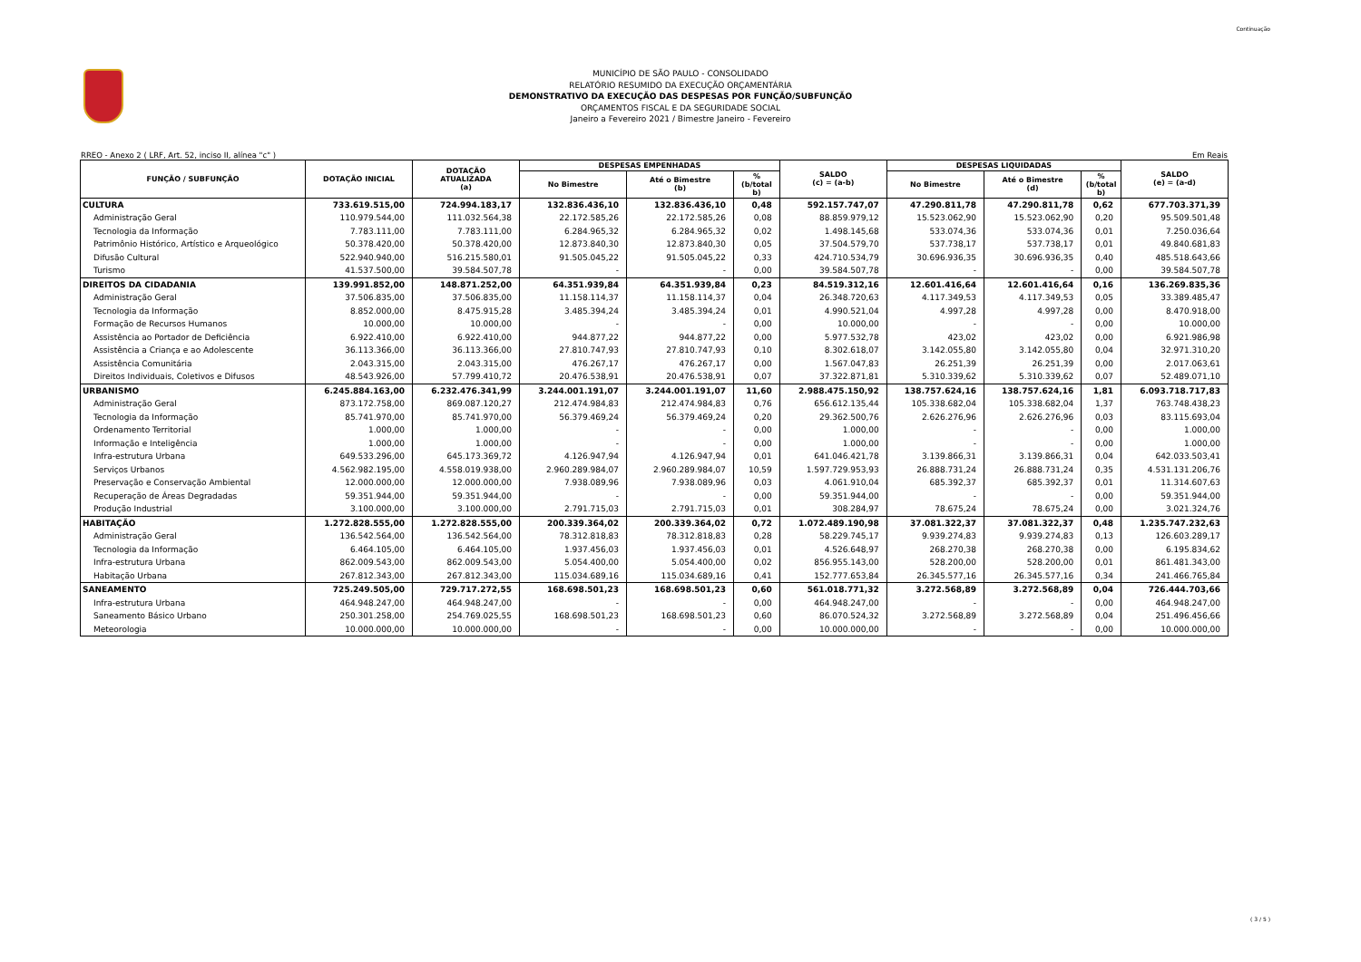Continuação
MUNICÍPIO DE SÃO PAULO - CONSOLIDADO
RELATÓRIO RESUMIDO DA EXECUÇÃO ORÇAMENTÁRIA
DEMONSTRATIVO DA EXECUÇÃO DAS DESPESAS POR FUNÇÃO/SUBFUNÇÃO
ORÇAMENTOS FISCAL E DA SEGURIDADE SOCIAL
Janeiro a Fevereiro 2021 / Bimestre Janeiro - Fevereiro
RREO - Anexo 2 ( LRF, Art. 52, inciso II, alínea "c" ) Em Reais
| FUNÇÃO / SUBFUNÇÃO | DOTAÇÃO INICIAL | DOTAÇÃO ATUALIZADA (a) | DESPESAS EMPENHADAS | | | SALDO (c) = (a-b) | DESPESAS LIQUIDADAS | | | SALDO (e) = (a-d) |
| --- | --- | --- | --- | --- | --- | --- | --- | --- | --- | --- |
| | | | No Bimestre | Até o Bimestre (b) | % (b/total b) | | No Bimestre | Até o Bimestre (d) | % (b/total b) | |
| CULTURA | 733.619.515,00 | 724.994.183,17 | 132.836.436,10 | 132.836.436,10 | 0,48 | 592.157.747,07 | 47.290.811,78 | 47.290.811,78 | 0,62 | 677.703.371,39 |
| Administração Geral | 110.979.544,00 | 111.032.564,38 | 22.172.585,26 | 22.172.585,26 | 0,08 | 88.859.979,12 | 15.523.062,90 | 15.523.062,90 | 0,20 | 95.509.501,48 |
| Tecnologia da Informação | 7.783.111,00 | 7.783.111,00 | 6.284.965,32 | 6.284.965,32 | 0,02 | 1.498.145,68 | 533.074,36 | 533.074,36 | 0,01 | 7.250.036,64 |
| Patrimônio Histórico, Artístico e Arqueológico | 50.378.420,00 | 50.378.420,00 | 12.873.840,30 | 12.873.840,30 | 0,05 | 37.504.579,70 | 537.738,17 | 537.738,17 | 0,01 | 49.840.681,83 |
| Difusão Cultural | 522.940.940,00 | 516.215.580,01 | 91.505.045,22 | 91.505.045,22 | 0,33 | 424.710.534,79 | 30.696.936,35 | 30.696.936,35 | 0,40 | 485.518.643,66 |
| Turismo | 41.537.500,00 | 39.584.507,78 | - | - | 0,00 | 39.584.507,78 | - | - | 0,00 | 39.584.507,78 |
| DIREITOS DA CIDADANIA | 139.991.852,00 | 148.871.252,00 | 64.351.939,84 | 64.351.939,84 | 0,23 | 84.519.312,16 | 12.601.416,64 | 12.601.416,64 | 0,16 | 136.269.835,36 |
| Administração Geral | 37.506.835,00 | 37.506.835,00 | 11.158.114,37 | 11.158.114,37 | 0,04 | 26.348.720,63 | 4.117.349,53 | 4.117.349,53 | 0,05 | 33.389.485,47 |
| Tecnologia da Informação | 8.852.000,00 | 8.475.915,28 | 3.485.394,24 | 3.485.394,24 | 0,01 | 4.990.521,04 | 4.997,28 | 4.997,28 | 0,00 | 8.470.918,00 |
| Formação de Recursos Humanos | 10.000,00 | 10.000,00 | - | - | 0,00 | 10.000,00 | - | - | 0,00 | 10.000,00 |
| Assistência ao Portador de Deficiência | 6.922.410,00 | 6.922.410,00 | 944.877,22 | 944.877,22 | 0,00 | 5.977.532,78 | 423,02 | 423,02 | 0,00 | 6.921.986,98 |
| Assistência a Criança e ao Adolescente | 36.113.366,00 | 36.113.366,00 | 27.810.747,93 | 27.810.747,93 | 0,10 | 8.302.618,07 | 3.142.055,80 | 3.142.055,80 | 0,04 | 32.971.310,20 |
| Assistência Comunitária | 2.043.315,00 | 2.043.315,00 | 476.267,17 | 476.267,17 | 0,00 | 1.567.047,83 | 26.251,39 | 26.251,39 | 0,00 | 2.017.063,61 |
| Direitos Individuais, Coletivos e Difusos | 48.543.926,00 | 57.799.410,72 | 20.476.538,91 | 20.476.538,91 | 0,07 | 37.322.871,81 | 5.310.339,62 | 5.310.339,62 | 0,07 | 52.489.071,10 |
| URBANISMO | 6.245.884.163,00 | 6.232.476.341,99 | 3.244.001.191,07 | 3.244.001.191,07 | 11,60 | 2.988.475.150,92 | 138.757.624,16 | 138.757.624,16 | 1,81 | 6.093.718.717,83 |
| Administração Geral | 873.172.758,00 | 869.087.120,27 | 212.474.984,83 | 212.474.984,83 | 0,76 | 656.612.135,44 | 105.338.682,04 | 105.338.682,04 | 1,37 | 763.748.438,23 |
| Tecnologia da Informação | 85.741.970,00 | 85.741.970,00 | 56.379.469,24 | 56.379.469,24 | 0,20 | 29.362.500,76 | 2.626.276,96 | 2.626.276,96 | 0,03 | 83.115.693,04 |
| Ordenamento Territorial | 1.000,00 | 1.000,00 | - | - | 0,00 | 1.000,00 | - | - | 0,00 | 1.000,00 |
| Informação e Inteligência | 1.000,00 | 1.000,00 | - | - | 0,00 | 1.000,00 | - | - | 0,00 | 1.000,00 |
| Infra-estrutura Urbana | 649.533.296,00 | 645.173.369,72 | 4.126.947,94 | 4.126.947,94 | 0,01 | 641.046.421,78 | 3.139.866,31 | 3.139.866,31 | 0,04 | 642.033.503,41 |
| Serviços Urbanos | 4.562.982.195,00 | 4.558.019.938,00 | 2.960.289.984,07 | 2.960.289.984,07 | 10,59 | 1.597.729.953,93 | 26.888.731,24 | 26.888.731,24 | 0,35 | 4.531.131.206,76 |
| Preservação e Conservação Ambiental | 12.000.000,00 | 12.000.000,00 | 7.938.089,96 | 7.938.089,96 | 0,03 | 4.061.910,04 | 685.392,37 | 685.392,37 | 0,01 | 11.314.607,63 |
| Recuperação de Áreas Degradadas | 59.351.944,00 | 59.351.944,00 | - | - | 0,00 | 59.351.944,00 | - | - | 0,00 | 59.351.944,00 |
| Produção Industrial | 3.100.000,00 | 3.100.000,00 | 2.791.715,03 | 2.791.715,03 | 0,01 | 308.284,97 | 78.675,24 | 78.675,24 | 0,00 | 3.021.324,76 |
| HABITAÇÃO | 1.272.828.555,00 | 1.272.828.555,00 | 200.339.364,02 | 200.339.364,02 | 0,72 | 1.072.489.190,98 | 37.081.322,37 | 37.081.322,37 | 0,48 | 1.235.747.232,63 |
| Administração Geral | 136.542.564,00 | 136.542.564,00 | 78.312.818,83 | 78.312.818,83 | 0,28 | 58.229.745,17 | 9.939.274,83 | 9.939.274,83 | 0,13 | 126.603.289,17 |
| Tecnologia da Informação | 6.464.105,00 | 6.464.105,00 | 1.937.456,03 | 1.937.456,03 | 0,01 | 4.526.648,97 | 268.270,38 | 268.270,38 | 0,00 | 6.195.834,62 |
| Infra-estrutura Urbana | 862.009.543,00 | 862.009.543,00 | 5.054.400,00 | 5.054.400,00 | 0,02 | 856.955.143,00 | 528.200,00 | 528.200,00 | 0,01 | 861.481.343,00 |
| Habitação Urbana | 267.812.343,00 | 267.812.343,00 | 115.034.689,16 | 115.034.689,16 | 0,41 | 152.777.653,84 | 26.345.577,16 | 26.345.577,16 | 0,34 | 241.466.765,84 |
| SANEAMENTO | 725.249.505,00 | 729.717.272,55 | 168.698.501,23 | 168.698.501,23 | 0,60 | 561.018.771,32 | 3.272.568,89 | 3.272.568,89 | 0,04 | 726.444.703,66 |
| Infra-estrutura Urbana | 464.948.247,00 | 464.948.247,00 | - | - | 0,00 | 464.948.247,00 | - | - | 0,00 | 464.948.247,00 |
| Saneamento Básico Urbano | 250.301.258,00 | 254.769.025,55 | 168.698.501,23 | 168.698.501,23 | 0,60 | 86.070.524,32 | 3.272.568,89 | 3.272.568,89 | 0,04 | 251.496.456,66 |
| Meteorologia | 10.000.000,00 | 10.000.000,00 | - | - | 0,00 | 10.000.000,00 | - | - | 0,00 | 10.000.000,00 |
( 3 / 5 )